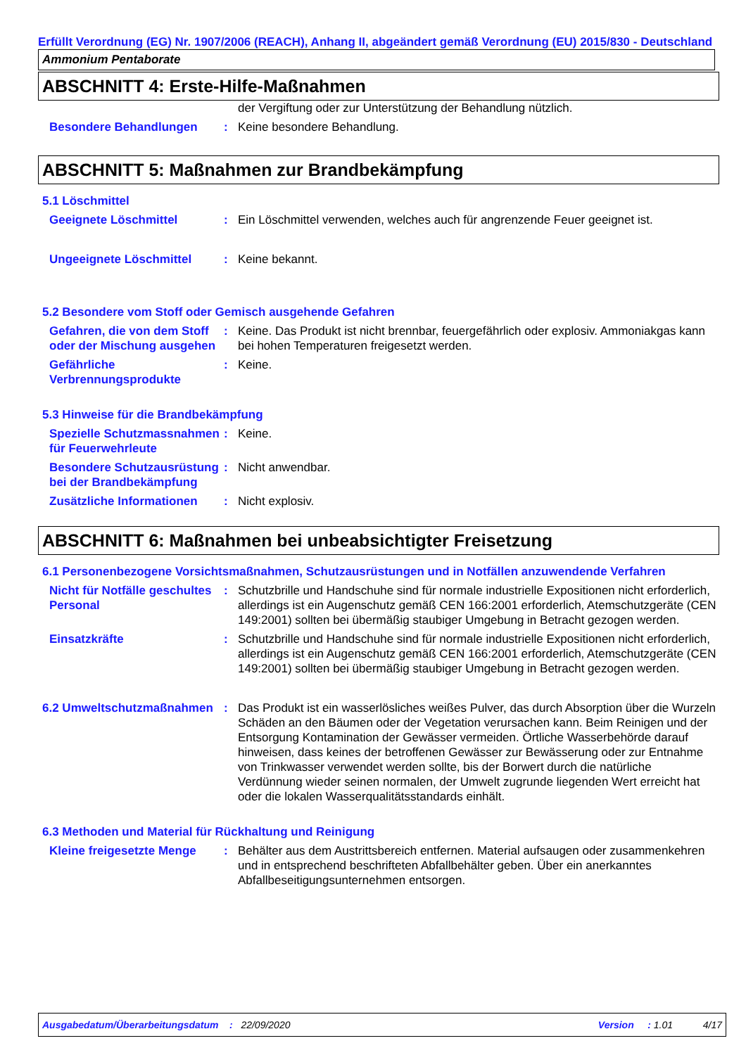Erfüllt Verordnung (EG) Nr. 1907/2006 (REACH), Anhang II, abgeändert gemäß Verordnung (EU) 2015/830 - Deutschland
Ammonium Pentaborate
ABSCHNITT 4: Erste-Hilfe-Maßnahmen
der Vergiftung oder zur Unterstützung der Behandlung nützlich.
Besondere Behandlungen : Keine besondere Behandlung.
ABSCHNITT 5: Maßnahmen zur Brandbekämpfung
5.1 Löschmittel
Geeignete Löschmittel : Ein Löschmittel verwenden, welches auch für angrenzende Feuer geeignet ist.
Ungeeignete Löschmittel : Keine bekannt.
5.2 Besondere vom Stoff oder Gemisch ausgehende Gefahren
Gefahren, die von dem Stoff oder der Mischung ausgehen
: Keine. Das Produkt ist nicht brennbar, feuergefährlich oder explosiv. Ammoniakgas kann bei hohen Temperaturen freigesetzt werden.
Gefährliche Verbrennungsprodukte
: Keine.
5.3 Hinweise für die Brandbekämpfung
Spezielle Schutzmassnahmen für Feuerwehrleute
: Keine.
Besondere Schutzausrüstung bei der Brandbekämpfung
: Nicht anwendbar.
Zusätzliche Informationen
: Nicht explosiv.
ABSCHNITT 6: Maßnahmen bei unbeabsichtigter Freisetzung
6.1 Personenbezogene Vorsichtsmaßnahmen, Schutzausrüstungen und in Notfällen anzuwendende Verfahren
Nicht für Notfälle geschultes Personal
: Schutzbrille und Handschuhe sind für normale industrielle Expositionen nicht erforderlich, allerdings ist ein Augenschutz gemäß CEN 166:2001 erforderlich, Atemschutzgeräte (CEN 149:2001) sollten bei übermäßig staubiger Umgebung in Betracht gezogen werden.
Einsatzkräfte : Schutzbrille und Handschuhe sind für normale industrielle Expositionen nicht erforderlich, allerdings ist ein Augenschutz gemäß CEN 166:2001 erforderlich, Atemschutzgeräte (CEN 149:2001) sollten bei übermäßig staubiger Umgebung in Betracht gezogen werden.
6.2 Umweltschutzmaßnahmen : Das Produkt ist ein wasserlösliches weißes Pulver, das durch Absorption über die Wurzeln Schäden an den Bäumen oder der Vegetation verursachen kann. Beim Reinigen und der Entsorgung Kontamination der Gewässer vermeiden. Örtliche Wasserbehörde darauf hinweisen, dass keines der betroffenen Gewässer zur Bewässerung oder zur Entnahme von Trinkwasser verwendet werden sollte, bis der Borwert durch die natürliche Verdünnung wieder seinen normalen, der Umwelt zugrunde liegenden Wert erreicht hat oder die lokalen Wasserqualitätsstandards einhält.
6.3 Methoden und Material für Rückhaltung und Reinigung
Kleine freigesetzte Menge
: Behälter aus dem Austrittsbereich entfernen. Material aufsaugen oder zusammenkehren und in entsprechend beschrifteten Abfallbehälter geben. Über ein anerkanntes Abfallbeseitigungsunternehmen entsorgen.
Ausgabedatum/Überarbeitungsdatum : 22/09/2020 Version : 1.01 4/17